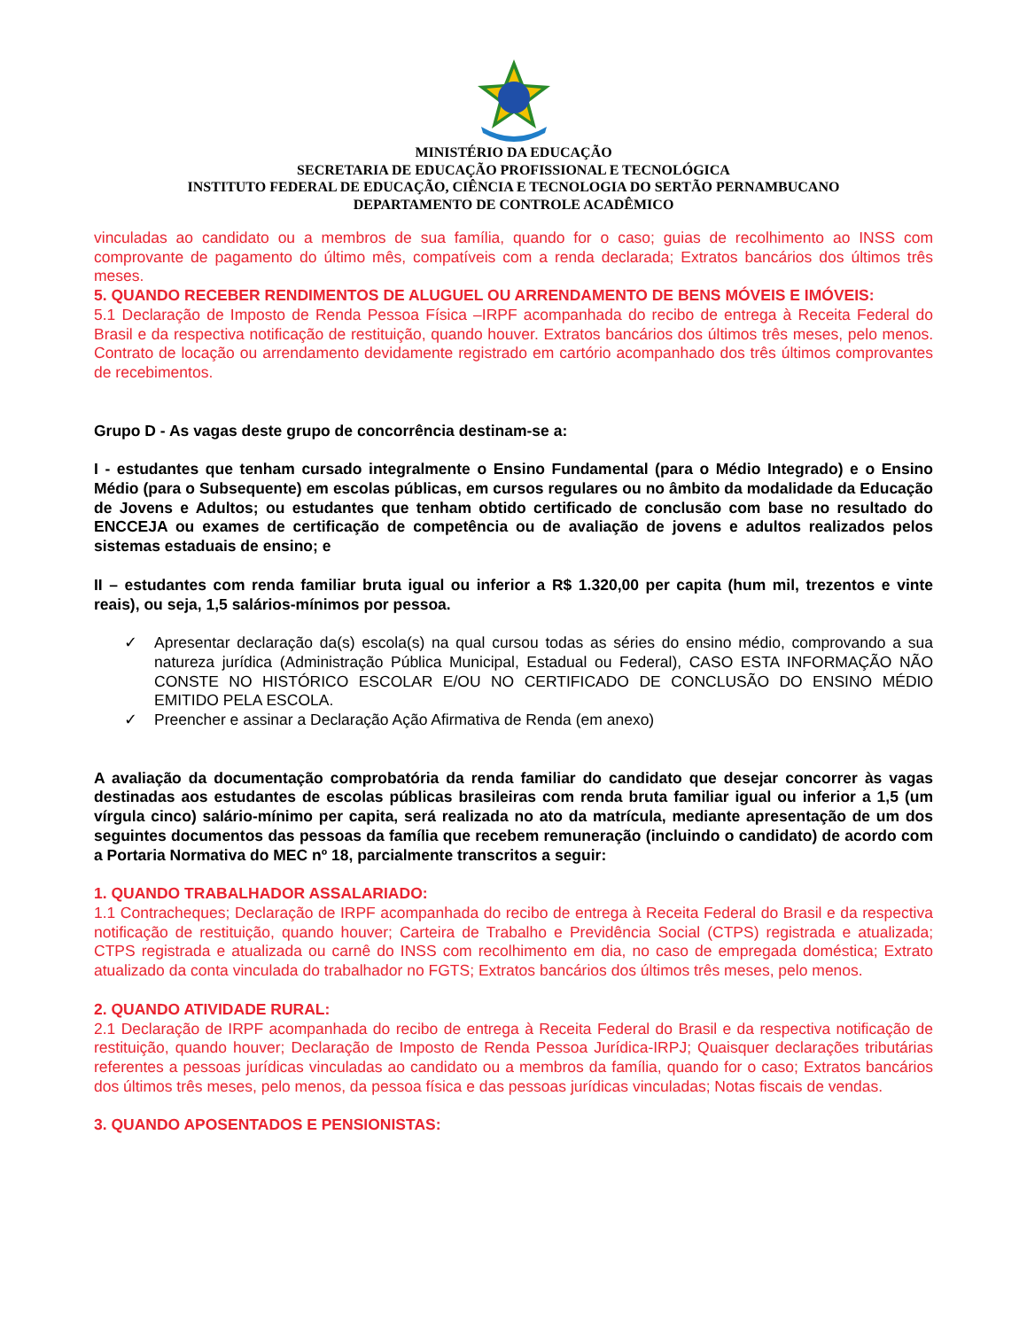MINISTÉRIO DA EDUCAÇÃO
SECRETARIA DE EDUCAÇÃO PROFISSIONAL E TECNOLÓGICA
INSTITUTO FEDERAL DE EDUCAÇÃO, CIÊNCIA E TECNOLOGIA DO SERTÃO PERNAMBUCANO
DEPARTAMENTO DE CONTROLE ACADÊMICO
vinculadas ao candidato ou a membros de sua família, quando for o caso; guias de recolhimento ao INSS com comprovante de pagamento do último mês, compatíveis com a renda declarada; Extratos bancários dos últimos três meses.
5. QUANDO RECEBER RENDIMENTOS DE ALUGUEL OU ARRENDAMENTO DE BENS MÓVEIS E IMÓVEIS:
5.1 Declaração de Imposto de Renda Pessoa Física –IRPF acompanhada do recibo de entrega à Receita Federal do Brasil e da respectiva notificação de restituição, quando houver. Extratos bancários dos últimos três meses, pelo menos. Contrato de locação ou arrendamento devidamente registrado em cartório acompanhado dos três últimos comprovantes de recebimentos.
Grupo D - As vagas deste grupo de concorrência destinam-se a:
I - estudantes que tenham cursado integralmente o Ensino Fundamental (para o Médio Integrado) e o Ensino Médio (para o Subsequente) em escolas públicas, em cursos regulares ou no âmbito da modalidade da Educação de Jovens e Adultos; ou estudantes que tenham obtido certificado de conclusão com base no resultado do ENCCEJA ou exames de certificação de competência ou de avaliação de jovens e adultos realizados pelos sistemas estaduais de ensino; e
II – estudantes com renda familiar bruta igual ou inferior a R$ 1.320,00 per capita (hum mil, trezentos e vinte reais), ou seja, 1,5 salários-mínimos por pessoa.
✓ Apresentar declaração da(s) escola(s) na qual cursou todas as séries do ensino médio, comprovando a sua natureza jurídica (Administração Pública Municipal, Estadual ou Federal), CASO ESTA INFORMAÇÃO NÃO CONSTE NO HISTÓRICO ESCOLAR E/OU NO CERTIFICADO DE CONCLUSÃO DO ENSINO MÉDIO EMITIDO PELA ESCOLA.
✓ Preencher e assinar a Declaração Ação Afirmativa de Renda (em anexo)
A avaliação da documentação comprobatória da renda familiar do candidato que desejar concorrer às vagas destinadas aos estudantes de escolas públicas brasileiras com renda bruta familiar igual ou inferior a 1,5 (um vírgula cinco) salário-mínimo per capita, será realizada no ato da matrícula, mediante apresentação de um dos seguintes documentos das pessoas da família que recebem remuneração (incluindo o candidato) de acordo com a Portaria Normativa do MEC nº 18, parcialmente transcritos a seguir:
1. QUANDO TRABALHADOR ASSALARIADO:
1.1 Contracheques; Declaração de IRPF acompanhada do recibo de entrega à Receita Federal do Brasil e da respectiva notificação de restituição, quando houver; Carteira de Trabalho e Previdência Social (CTPS) registrada e atualizada; CTPS registrada e atualizada ou carnê do INSS com recolhimento em dia, no caso de empregada doméstica; Extrato atualizado da conta vinculada do trabalhador no FGTS; Extratos bancários dos últimos três meses, pelo menos.
2. QUANDO ATIVIDADE RURAL:
2.1 Declaração de IRPF acompanhada do recibo de entrega à Receita Federal do Brasil e da respectiva notificação de restituição, quando houver; Declaração de Imposto de Renda Pessoa Jurídica-IRPJ; Quaisquer declarações tributárias referentes a pessoas jurídicas vinculadas ao candidato ou a membros da família, quando for o caso; Extratos bancários dos últimos três meses, pelo menos, da pessoa física e das pessoas jurídicas vinculadas; Notas fiscais de vendas.
3. QUANDO APOSENTADOS E PENSIONISTAS: